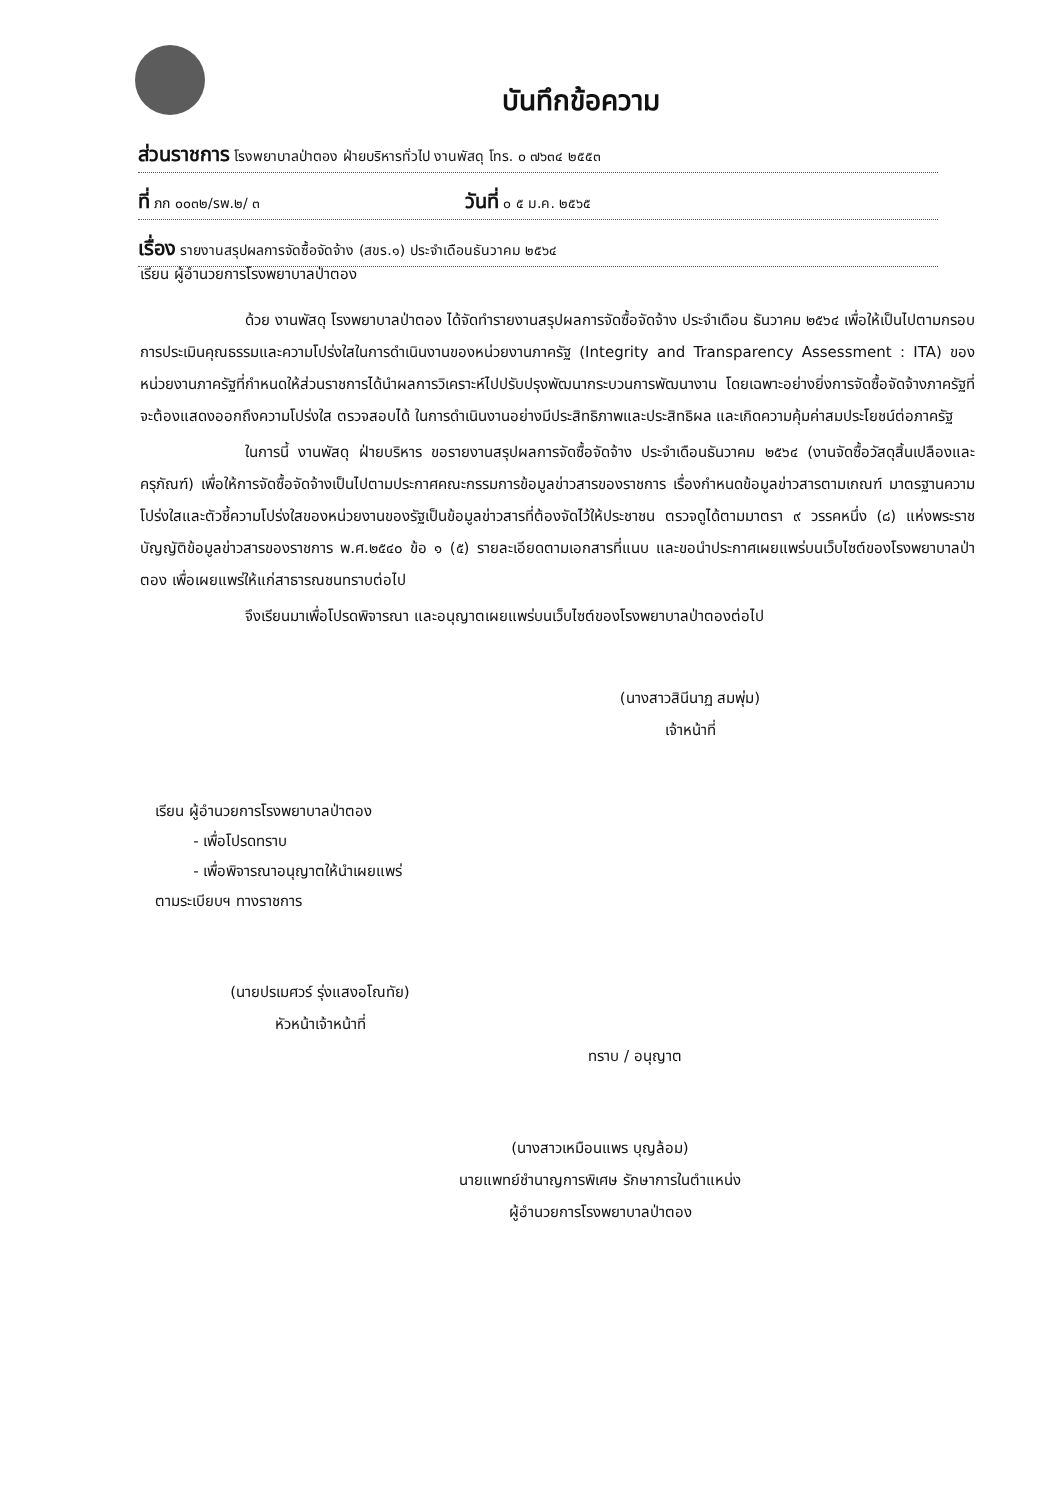บันทึกข้อความ
ส่วนราชการ โรงพยาบาลป่าตอง ฝ่ายบริหารทั่วไป งานพัสดุ โทร. ๐ ๗๖๓๔ ๒๕๕๓
ที่ ภก ๐๐๓๒/รพ.๒/ ๓ วันที่ ๐ ๕ ม.ค. ๒๕๖๕
เรื่อง รายงานสรุปผลการจัดซื้อจัดจ้าง (สขร.๑) ประจำเดือนธันวาคม ๒๕๖๔
เรียน ผู้อำนวยการโรงพยาบาลป่าตอง
ด้วย งานพัสดุ โรงพยาบาลป่าตอง ได้จัดทำรายงานสรุปผลการจัดซื้อจัดจ้าง ประจำเดือน ธันวาคม ๒๕๖๔ เพื่อให้เป็นไปตามกรอบการประเมินคุณธรรมและความโปร่งใสในการดำเนินงานของหน่วยงานภาครัฐ (Integrity and Transparency Assessment : ITA) ของหน่วยงานภาครัฐที่กำหนดให้ส่วนราชการได้นำผลการวิเคราะห์ไปปรับปรุงพัฒนากระบวนการพัฒนางาน โดยเฉพาะอย่างยิ่งการจัดซื้อจัดจ้างภาครัฐที่จะต้องแสดงออกถึงความโปร่งใส ตรวจสอบได้ ในการดำเนินงานอย่างมีประสิทธิภาพและประสิทธิผล และเกิดความคุ้มค่าสมประโยชน์ต่อภาครัฐ
ในการนี้ งานพัสดุ ฝ่ายบริหาร ขอรายงานสรุปผลการจัดซื้อจัดจ้าง ประจำเดือนธันวาคม ๒๕๖๔ (งานจัดซื้อวัสดุสิ้นเปลืองและครุภัณฑ์) เพื่อให้การจัดซื้อจัดจ้างเป็นไปตามประกาศคณะกรรมการข้อมูลข่าวสารของราชการ เรื่องกำหนดข้อมูลข่าวสารตามเกณฑ์ มาตรฐานความโปร่งใสและตัวชี้ความโปร่งใสของหน่วยงานของรัฐเป็นข้อมูลข่าวสารที่ต้องจัดไว้ให้ประชาชน ตรวจดูได้ตามมาตรา ๙ วรรคหนึ่ง (๘) แห่งพระราชบัญญัติข้อมูลข่าวสารของราชการ พ.ศ.๒๕๔๐ ข้อ ๑ (๕) รายละเอียดตามเอกสารที่แนบ และขอนำประกาศเผยแพร่บนเว็บไซต์ของโรงพยาบาลป่าตอง เพื่อเผยแพร่ให้แก่สาธารณชนทราบต่อไป
จึงเรียนมาเพื่อโปรดพิจารณา และอนุญาตเผยแพร่บนเว็บไซต์ของโรงพยาบาลป่าตองต่อไป
(นางสาวสินีนาฏ สมพุ่ม)
เจ้าหน้าที่
เรียน ผู้อำนวยการโรงพยาบาลป่าตอง
- เพื่อโปรดทราบ
- เพื่อพิจารณาอนุญาตให้นำเผยแพร่
ตามระเบียบฯ ทางราชการ
(นายปรเมศวร์ รุ่งแสงอโณทัย)
หัวหน้าเจ้าหน้าที่
ทราบ / อนุญาต
(นางสาวเหมือนแพร บุญล้อม)
นายแพทย์ชำนาญการพิเศษ รักษาการในตำแหน่ง
ผู้อำนวยการโรงพยาบาลป่าตอง